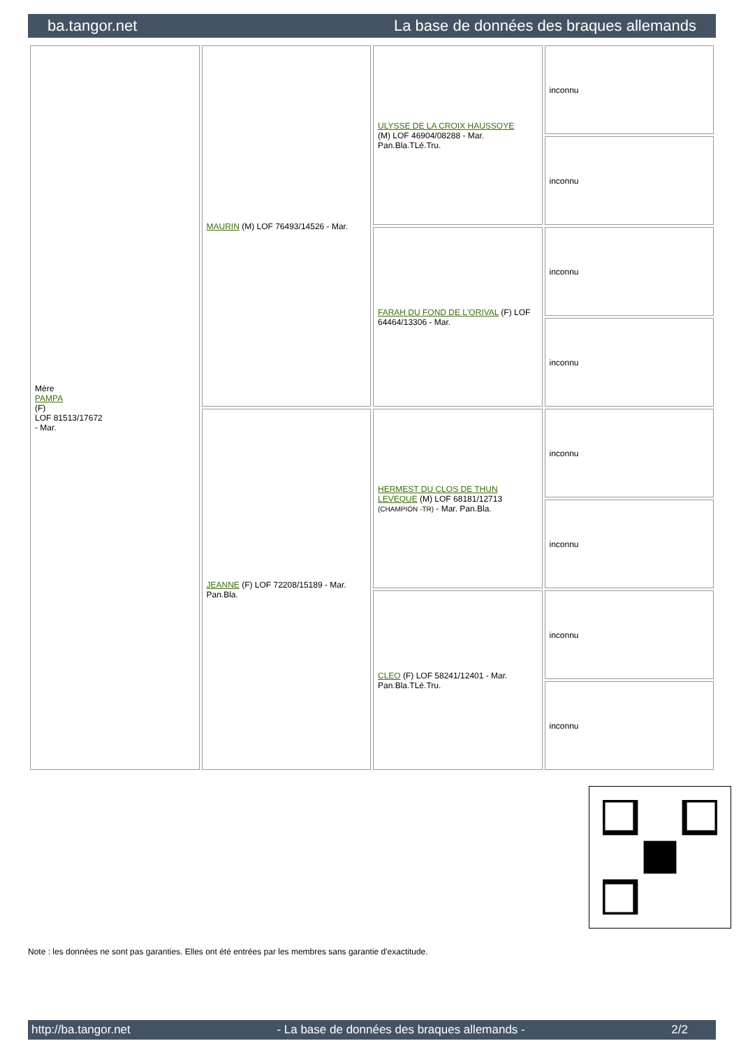ba.tangor.net La base de données des braques allemands
| Mère PAMPA (F) LOF 81513/17672 - Mar. | MAURIN (M) LOF 76493/14526 - Mar. | ULYSSE DE LA CROIX HAUSSOYE (M) LOF 46904/08288 - Mar. Pan.Bla.TLé.Tru. | inconnu |
| | | | inconnu |
| | | FARAH DU FOND DE L'ORIVAL (F) LOF 64464/13306 - Mar. | inconnu |
| | | | inconnu |
| | JEANNE (F) LOF 72208/15189 - Mar. Pan.Bla. | HERMEST DU CLOS DE THUN LEVEQUE (M) LOF 68181/12713 (CHAMPION -TR) - Mar. Pan.Bla. | inconnu |
| | | | inconnu |
| | | CLEO (F) LOF 58241/12401 - Mar. Pan.Bla.TLé.Tru. | inconnu |
| | | | inconnu |
Note : les données ne sont pas garanties. Elles ont été entrées par les membres sans garantie d'exactitude.
http://ba.tangor.net - La base de données des braques allemands - 2/2